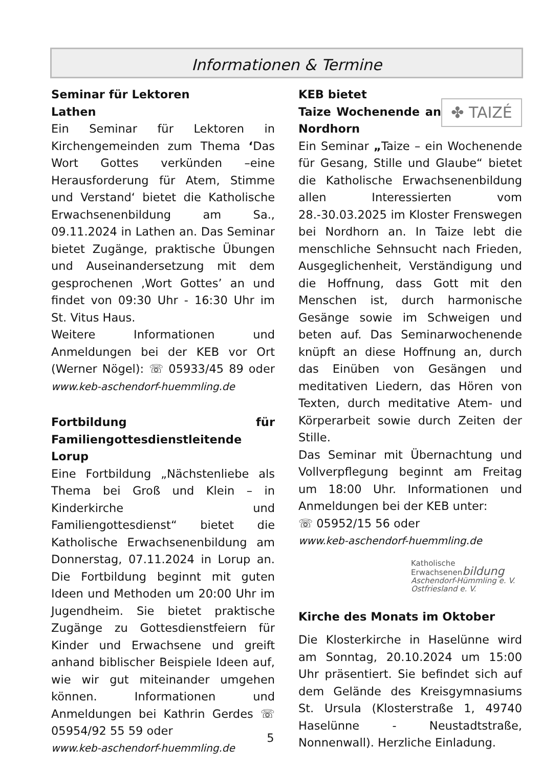Informationen & Termine
Seminar für Lektoren
Lathen
Ein Seminar für Lektoren in Kirchengemeinden zum Thema ‘Das Wort Gottes verkünden –eine Herausforderung für Atem, Stimme und Verstand‘ bietet die Katholische Erwachsenenbildung am Sa., 09.11.2024 in Lathen an. Das Seminar bietet Zugänge, praktische Übungen und Auseinandersetzung mit dem gesprochenen ‚Wort Gottes’ an und findet von 09:30 Uhr - 16:30 Uhr im St. Vitus Haus.
Weitere Informationen und Anmeldungen bei der KEB vor Ort (Werner Nögel): ☏ 05933/45 89 oder www.keb-aschendorf-huemmling.de
Fortbildung für Familiengottesdienstleitende
Lorup
Eine Fortbildung „Nächstenliebe als Thema bei Groß und Klein – in Kinderkirche und Familiengottesdienst“ bietet die Katholische Erwachsenenbildung am Donnerstag, 07.11.2024 in Lorup an. Die Fortbildung beginnt mit guten Ideen und Methoden um 20:00 Uhr im Jugendheim. Sie bietet praktische Zugänge zu Gottesdienstfeiern für Kinder und Erwachsene und greift anhand biblischer Beispiele Ideen auf, wie wir gut miteinander umgehen können. Informationen und Anmeldungen bei Kathrin Gerdes ☏ 05954/92 55 59 oder
www.keb-aschendorf-huemmling.de
✤ TAIZÉ
KEB bietet
Taize Wochenende an Nordhorn
Ein Seminar „Taize – ein Wochenende für Gesang, Stille und Glaube“ bietet die Katholische Erwachsenenbildung allen Interessierten vom 28.-30.03.2025 im Kloster Frenswegen bei Nordhorn an. In Taize lebt die menschliche Sehnsucht nach Frieden, Ausgeglichenheit, Verständigung und die Hoffnung, dass Gott mit den Menschen ist, durch harmonische Gesänge sowie im Schweigen und beten auf. Das Seminarwochenende knüpft an diese Hoffnung an, durch das Einüben von Gesängen und meditativen Liedern, das Hören von Texten, durch meditative Atem- und Körperarbeit sowie durch Zeiten der Stille.
Das Seminar mit Übernachtung und Vollverpflegung beginnt am Freitag um 18:00 Uhr. Informationen und Anmeldungen bei der KEB unter:
☏ 05952/15 56 oder
www.keb-aschendorf-huemmling.de
Katholische
Erwachsenenbildung
Aschendorf-Hümmling e. V.
Ostfriesland e. V.
Kirche des Monats im Oktober
Die Klosterkirche in Haselünne wird am Sonntag, 20.10.2024 um 15:00 Uhr präsentiert. Sie befindet sich auf dem Gelände des Kreisgymnasiums St. Ursula (Klosterstraße 1, 49740 Haselünne - Neustadtstraße, Nonnenwall). Herzliche Einladung.
5